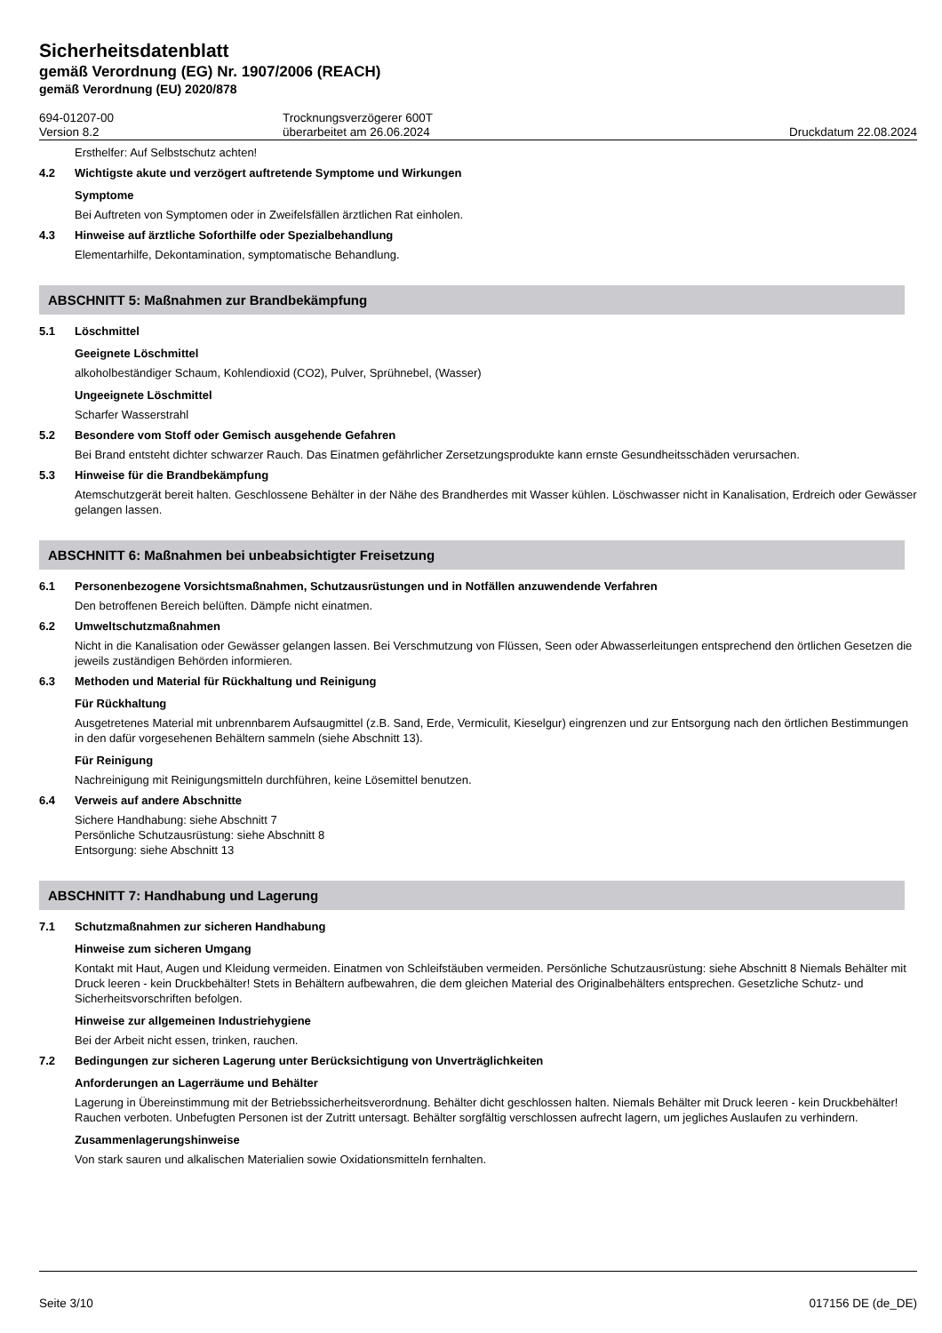Sicherheitsdatenblatt
gemäß Verordnung (EG) Nr. 1907/2006 (REACH)
gemäß Verordnung (EU) 2020/878
694-01207-00
Version 8.2
Trocknungsverzögerer 600T
überarbeitet am 26.06.2024
Druckdatum 22.08.2024
Ersthelfer: Auf Selbstschutz achten!
4.2 Wichtigste akute und verzögert auftretende Symptome und Wirkungen
Symptome
Bei Auftreten von Symptomen oder in Zweifelsfällen ärztlichen Rat einholen.
4.3 Hinweise auf ärztliche Soforthilfe oder Spezialbehandlung
Elementarhilfe, Dekontamination, symptomatische Behandlung.
ABSCHNITT 5: Maßnahmen zur Brandbekämpfung
5.1 Löschmittel
Geeignete Löschmittel
alkoholbeständiger Schaum, Kohlendioxid (CO2), Pulver, Sprühnebel, (Wasser)
Ungeeignete Löschmittel
Scharfer Wasserstrahl
5.2 Besondere vom Stoff oder Gemisch ausgehende Gefahren
Bei Brand entsteht dichter schwarzer Rauch. Das Einatmen gefährlicher Zersetzungsprodukte kann ernste Gesundheitsschäden verursachen.
5.3 Hinweise für die Brandbekämpfung
Atemschutzgerät bereit halten. Geschlossene Behälter in der Nähe des Brandherdes mit Wasser kühlen. Löschwasser nicht in Kanalisation, Erdreich oder Gewässer gelangen lassen.
ABSCHNITT 6: Maßnahmen bei unbeabsichtigter Freisetzung
6.1 Personenbezogene Vorsichtsmaßnahmen, Schutzausrüstungen und in Notfällen anzuwendende Verfahren
Den betroffenen Bereich belüften. Dämpfe nicht einatmen.
6.2 Umweltschutzmaßnahmen
Nicht in die Kanalisation oder Gewässer gelangen lassen. Bei Verschmutzung von Flüssen, Seen oder Abwasserleitungen entsprechend den örtlichen Gesetzen die jeweils zuständigen Behörden informieren.
6.3 Methoden und Material für Rückhaltung und Reinigung
Für Rückhaltung
Ausgetretenes Material mit unbrennbarem Aufsaugmittel (z.B. Sand, Erde, Vermiculit, Kieselgur) eingrenzen und zur Entsorgung nach den örtlichen Bestimmungen in den dafür vorgesehenen Behältern sammeln (siehe Abschnitt 13).
Für Reinigung
Nachreinigung mit Reinigungsmitteln durchführen, keine Lösemittel benutzen.
6.4 Verweis auf andere Abschnitte
Sichere Handhabung: siehe Abschnitt 7
Persönliche Schutzausrüstung: siehe Abschnitt 8
Entsorgung: siehe Abschnitt 13
ABSCHNITT 7: Handhabung und Lagerung
7.1 Schutzmaßnahmen zur sicheren Handhabung
Hinweise zum sicheren Umgang
Kontakt mit Haut, Augen und Kleidung vermeiden. Einatmen von Schleifstäuben vermeiden. Persönliche Schutzausrüstung: siehe Abschnitt 8 Niemals Behälter mit Druck leeren - kein Druckbehälter! Stets in Behältern aufbewahren, die dem gleichen Material des Originalbehälters entsprechen. Gesetzliche Schutz- und Sicherheitsvorschriften befolgen.
Hinweise zur allgemeinen Industriehygiene
Bei der Arbeit nicht essen, trinken, rauchen.
7.2 Bedingungen zur sicheren Lagerung unter Berücksichtigung von Unverträglichkeiten
Anforderungen an Lagerräume und Behälter
Lagerung in Übereinstimmung mit der Betriebssicherheitsverordnung. Behälter dicht geschlossen halten. Niemals Behälter mit Druck leeren - kein Druckbehälter! Rauchen verboten. Unbefugten Personen ist der Zutritt untersagt. Behälter sorgfältig verschlossen aufrecht lagern, um jegliches Auslaufen zu verhindern.
Zusammenlagerungshinweise
Von stark sauren und alkalischen Materialien sowie Oxidationsmitteln fernhalten.
Seite 3/10 017156 DE (de_DE)